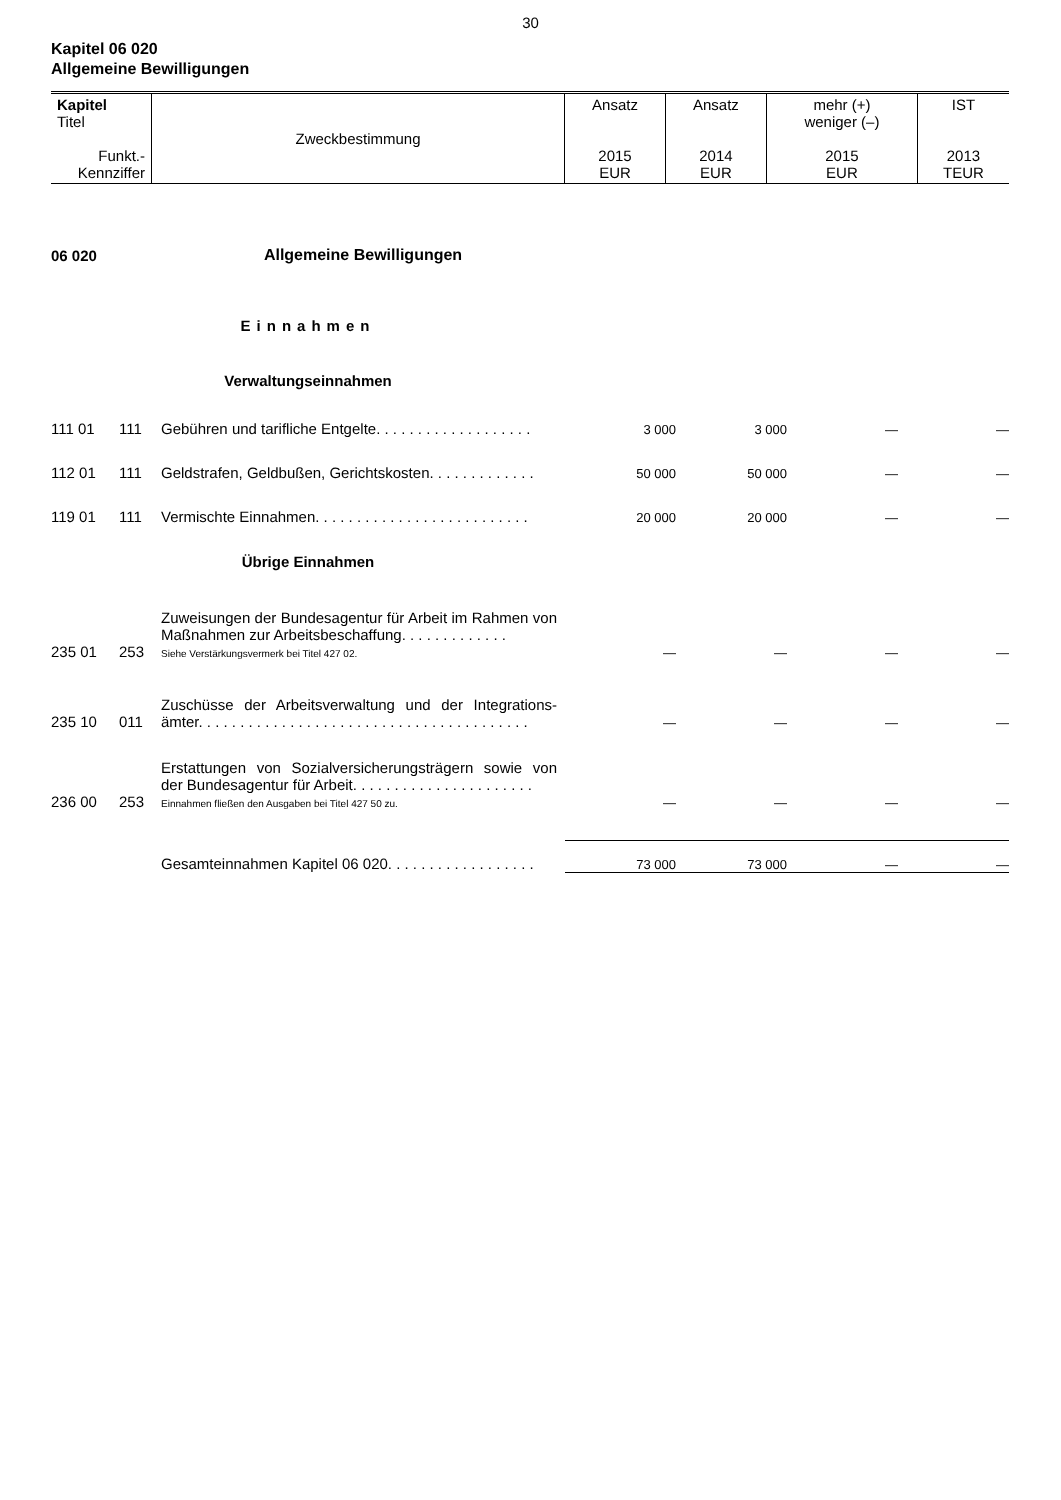30
Kapitel 06 020
Allgemeine Bewilligungen
| Kapitel Titel Funkt.- Kennziffer | Zweckbestimmung | Ansatz 2015 EUR | Ansatz 2014 EUR | mehr (+) weniger (–) 2015 EUR | IST 2013 TEUR |
| 06 020 | | Allgemeine Bewilligungen | | | | |
| Einnahmen | | | | | | |
| Verwaltungseinnahmen | | | | | | |
| 111 01 | 111 | Gebühren und tarifliche Entgelte. . . . . . . . . . . . . . . . . . . | 3 000 | 3 000 | — | — |
| 112 01 | 111 | Geldstrafen, Geldbußen, Gerichtskosten. . . . . . . . . . . . . | 50 000 | 50 000 | — | — |
| 119 01 | 111 | Vermischte Einnahmen. . . . . . . . . . . . . . . . . . . . . . . . . . | 20 000 | 20 000 | — | — |
| Übrige Einnahmen | | | | | | |
| 235 01 | 253 | Zuweisungen der Bundesagentur für Arbeit im Rahmen von Maßnahmen zur Arbeitsbeschaffung. . . . . . . . . . . . . Siehe Verstärkungsvermerk bei Titel 427 02. | — | — | — | — |
| 235 10 | 011 | Zuschüsse der Arbeitsverwaltung und der Integrations-ämter. . . . . . . . . . . . . . . . . . . . . . . . . . . . . . . . . . . . . . . . | — | — | — | — |
| 236 00 | 253 | Erstattungen von Sozialversicherungsträgern sowie von der Bundesagentur für Arbeit. . . . . . . . . . . . . . . . . . . . . . Einnahmen fließen den Ausgaben bei Titel 427 50 zu. | — | — | — | — |
| | | Gesamteinnahmen Kapitel 06 020. . . . . . . . . . . . . . . . . . | 73 000 | 73 000 | — | — |